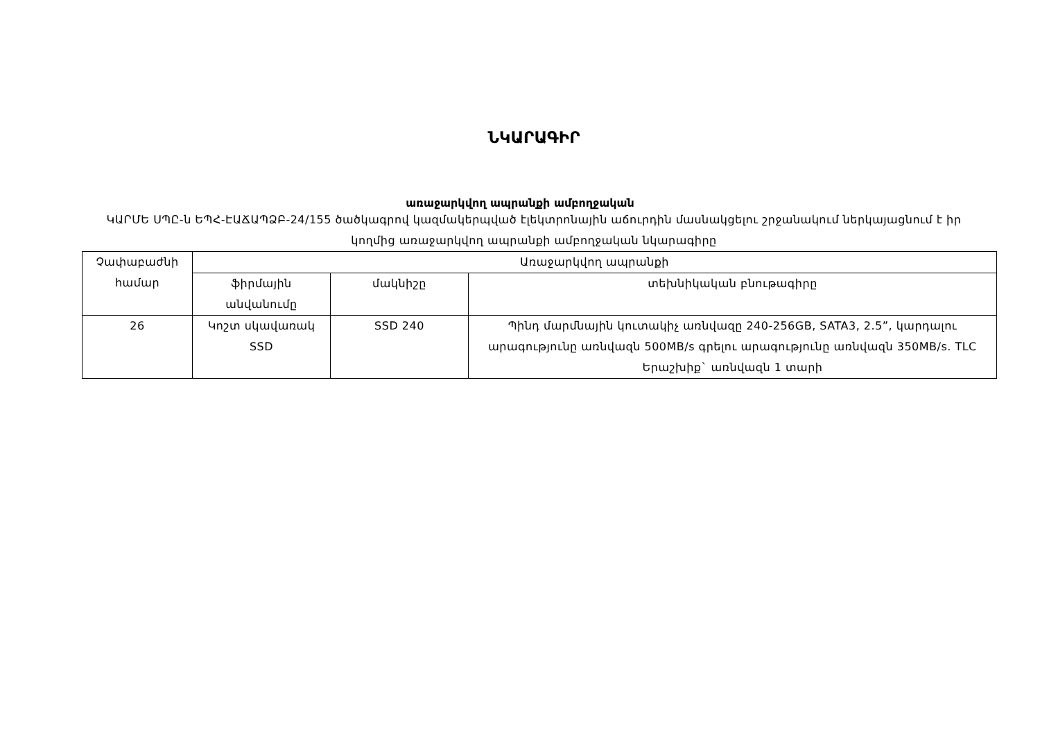ՆԿԱՐԱԳԻՐ
առաջարկվող ապրանքի ամբողջական
ԿԱՐՄԵ ՍՊԸ-ն ԵՊՀ-ԷԱՃԱՊՁԲ-24/155 ծածկագրով կազմակերպված էլեկտրոնային աճուրդին մասնակցելու շրջանակում ներկայացնում է իր կողմից առաջարկվող ապրանքի ամբողջական նկարագիրը
| Չափաբաժնի համար | Առաջարկվող ապրանքի | | |
| --- | --- | --- | --- |
| | ֆիրմային անվանումը | մակնիշը | տեխնիկական բնութագիրը |
| 26 | Կոշտ սկավառակ SSD | SSD 240 | Պինդ մարմնային կուտակիչ առնվազը 240-256GB, SATA3, 2.5”, կարդալու արագությունը առնվազն 500MB/s գրելու արագությունը առնվազն 350MB/s. TLC Երաշխիք` առնվազն 1 տարի |